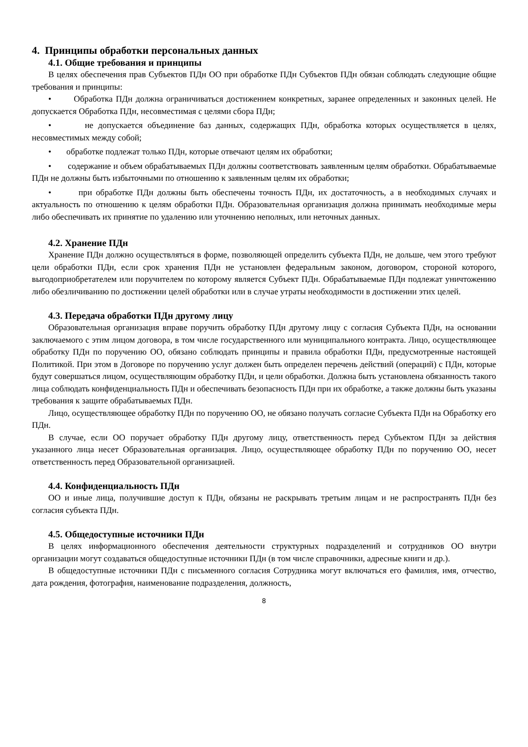4. Принципы обработки персональных данных
4.1. Общие требования и принципы
В целях обеспечения прав Субъектов ПДн ОО при обработке ПДн Субъектов ПДн обязан соблюдать следующие общие требования и принципы:
• Обработка ПДн должна ограничиваться достижением конкретных, заранее определенных и законных целей. Не допускается Обработка ПДн, несовместимая с целями сбора ПДн;
• не допускается объединение баз данных, содержащих ПДн, обработка которых осуществляется в целях, несовместимых между собой;
• обработке подлежат только ПДн, которые отвечают целям их обработки;
• содержание и объем обрабатываемых ПДн должны соответствовать заявленным целям обработки. Обрабатываемые ПДн не должны быть избыточными по отношению к заявленным целям их обработки;
• при обработке ПДн должны быть обеспечены точность ПДн, их достаточность, а в необходимых случаях и актуальность по отношению к целям обработки ПДн. Образовательная организация должна принимать необходимые меры либо обеспечивать их принятие по удалению или уточнению неполных, или неточных данных.
4.2. Хранение ПДн
Хранение ПДн должно осуществляться в форме, позволяющей определить субъекта ПДн, не дольше, чем этого требуют цели обработки ПДн, если срок хранения ПДн не установлен федеральным законом, договором, стороной которого, выгодоприобретателем или поручителем по которому является Субъект ПДн. Обрабатываемые ПДн подлежат уничтожению либо обезличиванию по достижении целей обработки или в случае утраты необходимости в достижении этих целей.
4.3. Передача обработки ПДн другому лицу
Образовательная организация вправе поручить обработку ПДн другому лицу с согласия Субъекта ПДн, на основании заключаемого с этим лицом договора, в том числе государственного или муниципального контракта. Лицо, осуществляющее обработку ПДн по поручению ОО, обязано соблюдать принципы и правила обработки ПДн, предусмотренные настоящей Политикой. При этом в Договоре по поручению услуг должен быть определен перечень действий (операций) с ПДн, которые будут совершаться лицом, осуществляющим обработку ПДн, и цели обработки. Должна быть установлена обязанность такого лица соблюдать конфиденциальность ПДн и обеспечивать безопасность ПДн при их обработке, а также должны быть указаны требования к защите обрабатываемых ПДн.
Лицо, осуществляющее обработку ПДн по поручению ОО, не обязано получать согласие Субъекта ПДн на Обработку его ПДн.
В случае, если ОО поручает обработку ПДн другому лицу, ответственность перед Субъектом ПДн за действия указанного лица несет Образовательная организация. Лицо, осуществляющее обработку ПДн по поручению ОО, несет ответственность перед Образовательной организацией.
4.4. Конфиденциальность ПДн
ОО и иные лица, получившие доступ к ПДн, обязаны не раскрывать третьим лицам и не распространять ПДн без согласия субъекта ПДн.
4.5. Общедоступные источники ПДн
В целях информационного обеспечения деятельности структурных подразделений и сотрудников ОО внутри организации могут создаваться общедоступные источники ПДн (в том числе справочники, адресные книги и др.).
В общедоступные источники ПДн с письменного согласия Сотрудника могут включаться его фамилия, имя, отчество, дата рождения, фотография, наименование подразделения, должность,
8